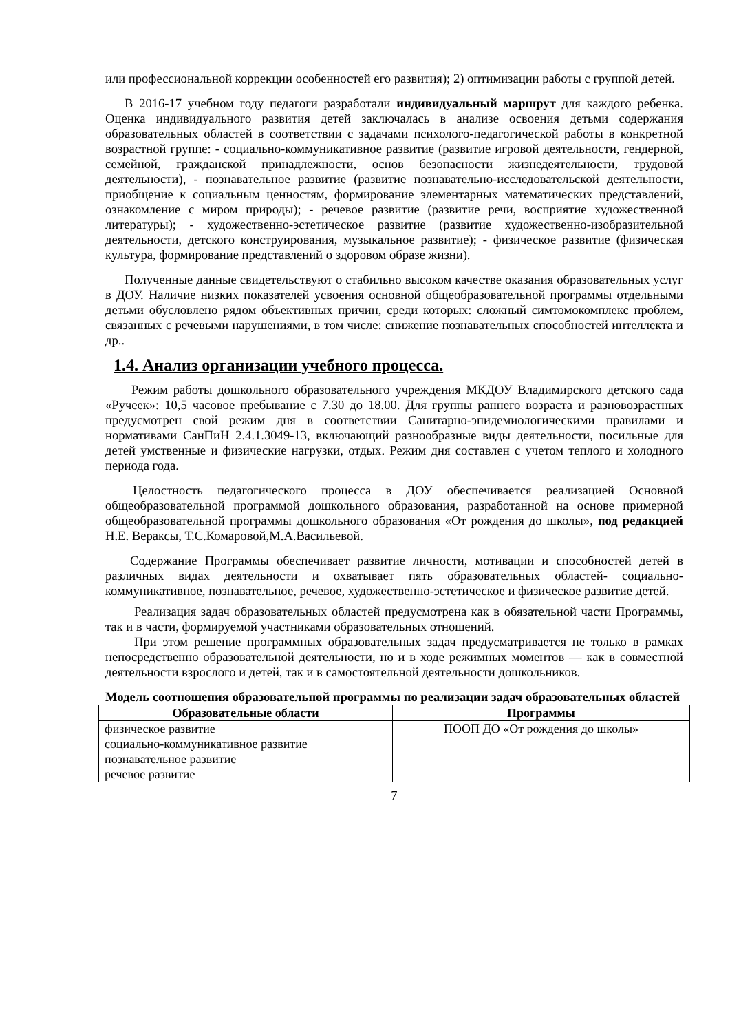или профессиональной коррекции особенностей его развития); 2) оптимизации работы с группой детей.
В 2016-17 учебном году педагоги разработали индивидуальный маршрут для каждого ребенка. Оценка индивидуального развития детей заключалась в анализе освоения детьми содержания образовательных областей в соответствии с задачами психолого-педагогической работы в конкретной возрастной группе: - социально-коммуникативное развитие (развитие игровой деятельности, гендерной, семейной, гражданской принадлежности, основ безопасности жизнедеятельности, трудовой деятельности), - познавательное развитие (развитие познавательно-исследовательской деятельности, приобщение к социальным ценностям, формирование элементарных математических представлений, ознакомление с миром природы); - речевое развитие (развитие речи, восприятие художественной литературы); - художественно-эстетическое развитие (развитие художественно-изобразительной деятельности, детского конструирования, музыкальное развитие); - физическое развитие (физическая культура, формирование представлений о здоровом образе жизни).
Полученные данные свидетельствуют о стабильно высоком качестве оказания образовательных услуг в ДОУ. Наличие низких показателей усвоения основной общеобразовательной программы отдельными детьми обусловлено рядом объективных причин, среди которых: сложный симтомокомплекс проблем, связанных с речевыми нарушениями, в том числе: снижение познавательных способностей интеллекта и др..
1.4. Анализ организации учебного процесса.
Режим работы дошкольного образовательного учреждения МКДОУ Владимирского детского сада «Ручеек»: 10,5 часовое пребывание с 7.30 до 18.00. Для группы раннего возраста и разновозрастных предусмотрен свой режим дня в соответствии Санитарно-эпидемиологическими правилами и нормативами СанПиН 2.4.1.3049-13, включающий разнообразные виды деятельности, посильные для детей умственные и физические нагрузки, отдых. Режим дня составлен с учетом теплого и холодного периода года.
Целостность педагогического процесса в ДОУ обеспечивается реализацией Основной общеобразовательной программой дошкольного образования, разработанной на основе примерной общеобразовательной программы дошкольного образования «От рождения до школы», под редакцией Н.Е. Вераксы, Т.С.Комаровой,М.А.Васильевой.
Содержание Программы обеспечивает развитие личности, мотивации и способностей детей в различных видах деятельности и охватывает пять образовательных областей- социально-коммуникативное, познавательное, речевое, художественно-эстетическое и физическое развитие детей.
Реализация задач образовательных областей предусмотрена как в обязательной части Программы, так и в части, формируемой участниками образовательных отношений.
При этом решение программных образовательных задач предусматривается не только в рамках непосредственно образовательной деятельности, но и в ходе режимных моментов — как в совместной деятельности взрослого и детей, так и в самостоятельной деятельности дошкольников.
Модель соотношения образовательной программы по реализации задач образовательных областей
| Образовательные области | Программы |
| --- | --- |
| физическое развитие социально-коммуникативное развитие познавательное развитие речевое развитие | ПООП ДО «От рождения до школы» |
7